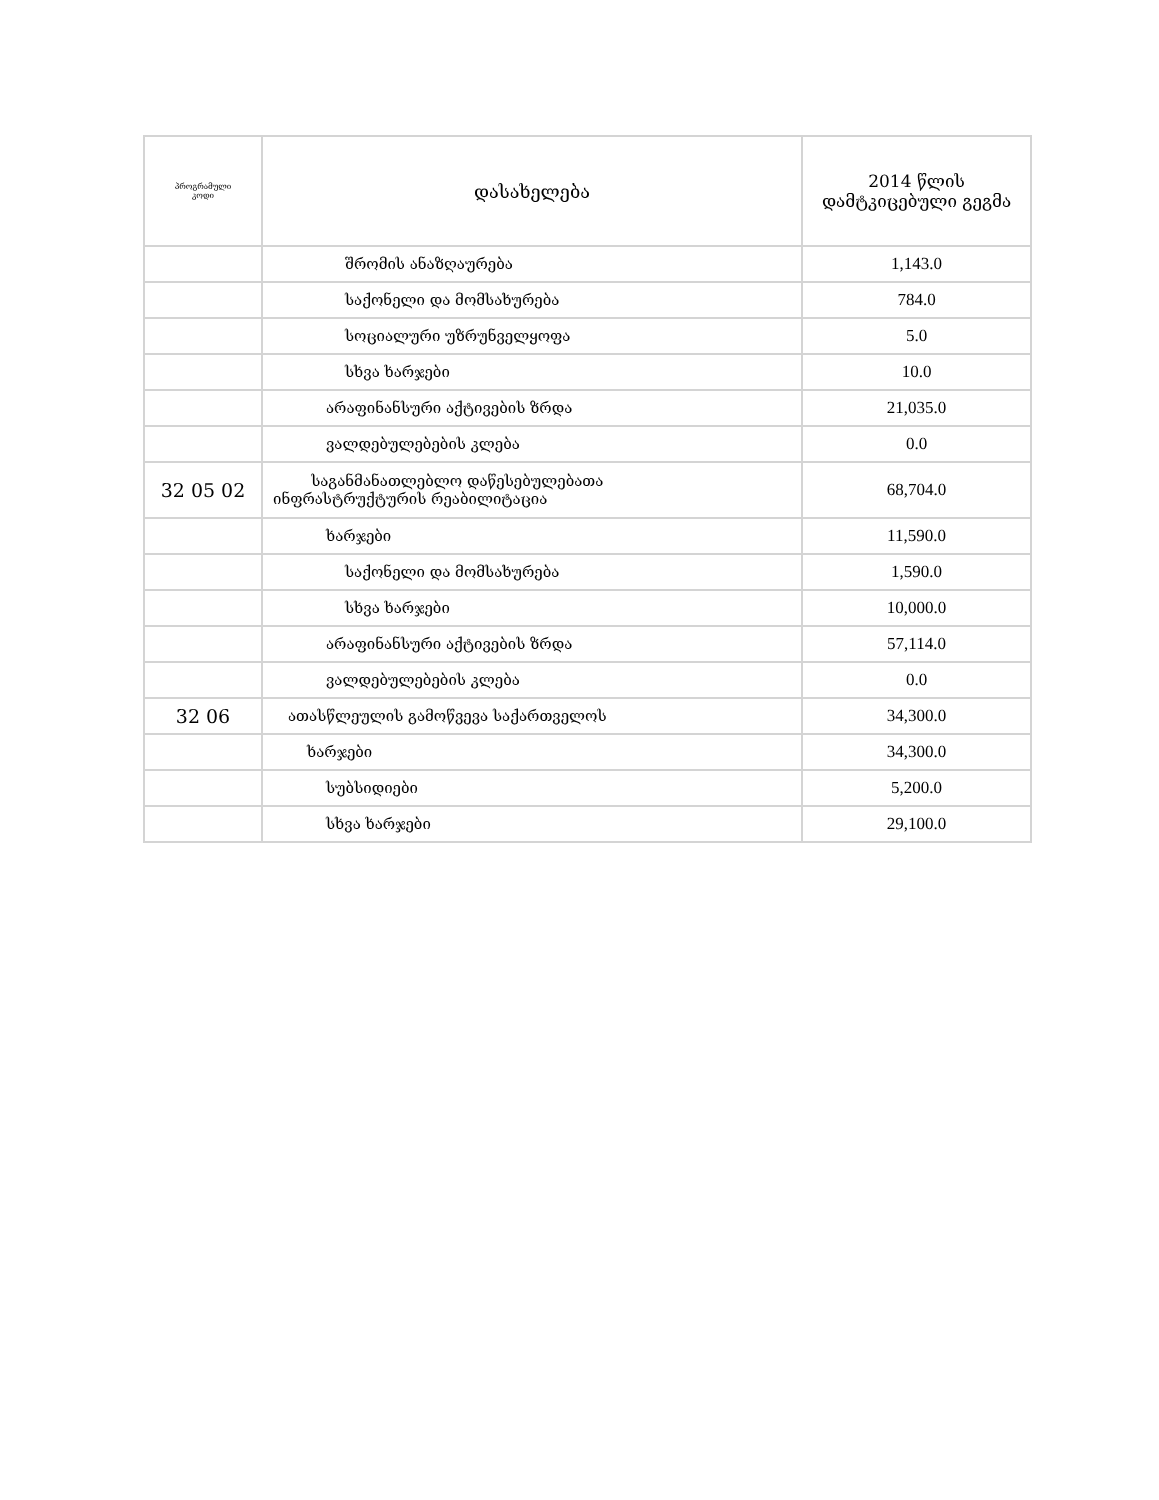| პროგრამული კოდი | დასახელება | 2014 წლის დამტკიცებული გეგმა |
| --- | --- | --- |
| | შრომის ანაზღაურება | 1,143.0 |
| | საქონელი და მომსახურება | 784.0 |
| | სოციალური უზრუნველყოფა | 5.0 |
| | სხვა ხარჯები | 10.0 |
| | არაფინანსური აქტივების ზრდა | 21,035.0 |
| | ვალდებულებების კლება | 0.0 |
| 32 05 02 | საგანმანათლებლო დაწესებულებათა ინფრასტრუქტურის რეაბილიტაცია | 68,704.0 |
| | ხარჯები | 11,590.0 |
| | საქონელი და მომსახურება | 1,590.0 |
| | სხვა ხარჯები | 10,000.0 |
| | არაფინანსური აქტივების ზრდა | 57,114.0 |
| | ვალდებულებების კლება | 0.0 |
| 32 06 | ათასწლეულის გამოწვევა საქართველოს | 34,300.0 |
| | ხარჯები | 34,300.0 |
| | სუბსიდიები | 5,200.0 |
| | სხვა ხარჯები | 29,100.0 |